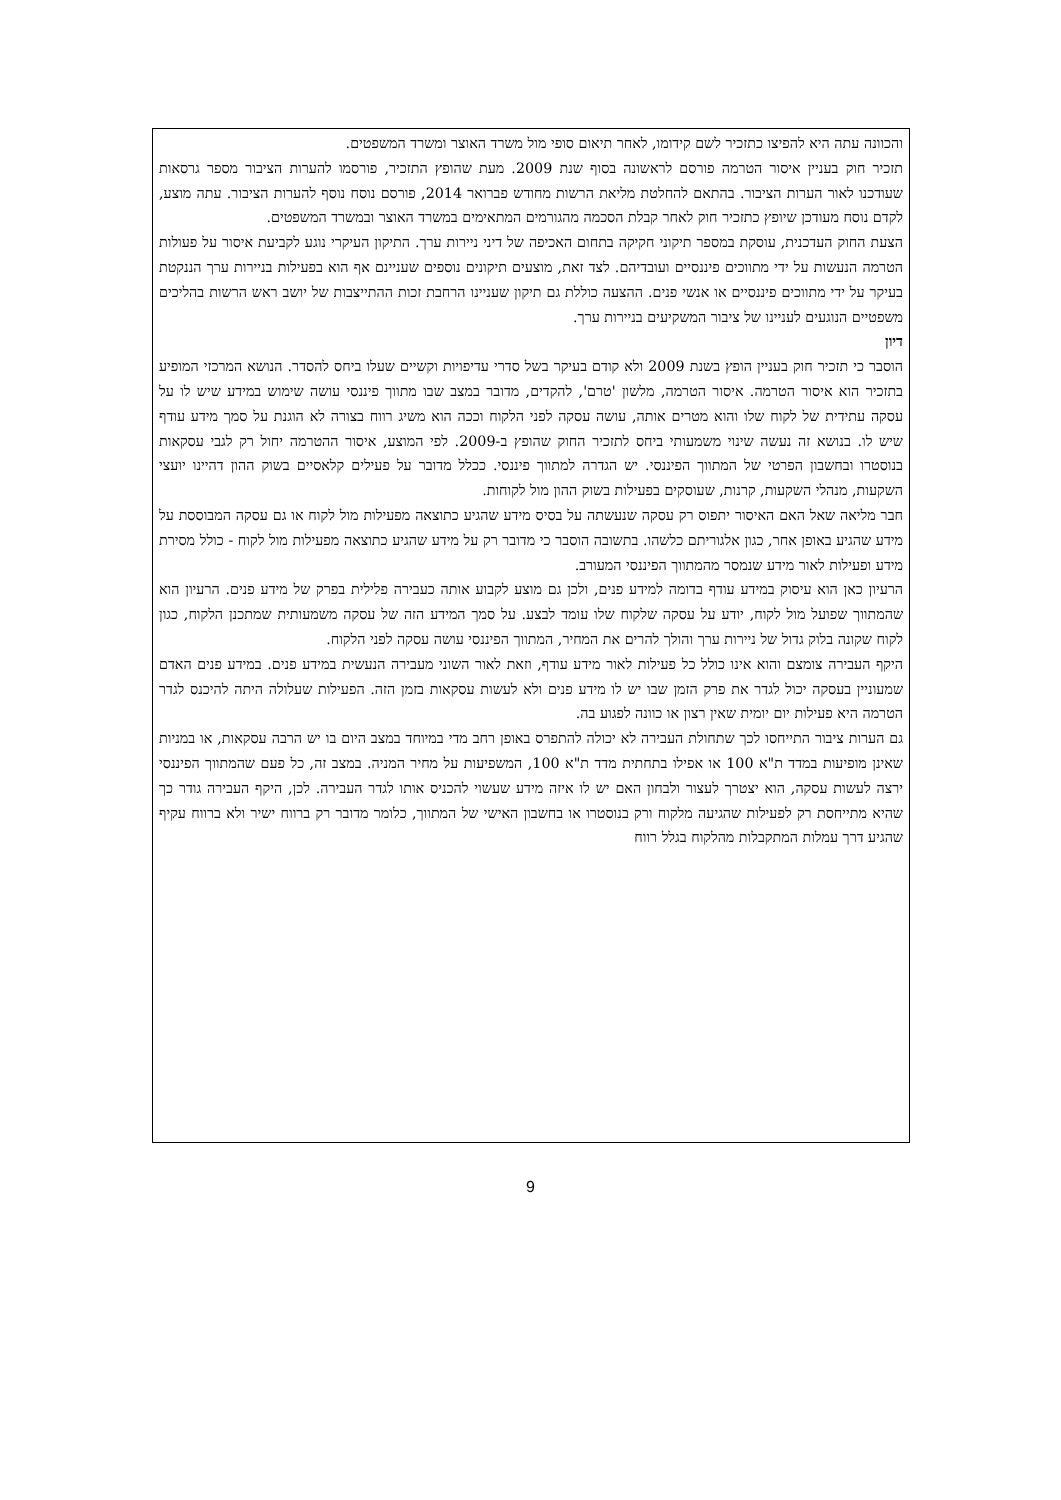והכוונה עתה היא להפיצו כתזכיר לשם קידומו, לאחר תיאום סופי מול משרד האוצר ומשרד המשפטים.
תזכיר חוק בעניין איסור הטרמה פורסם לראשונה בסוף שנת 2009. מעת שהופץ התזכיר, פורסמו להערות הציבור מספר גרסאות שעודכנו לאור הערות הציבור. בהתאם להחלטת מליאת הרשות מחודש פברואר 2014, פורסם נוסח נוסף להערות הציבור. עתה מוצע, לקדם נוסח מעודכן שיופץ כתזכיר חוק לאחר קבלת הסכמה מהגורמים המתאימים במשרד האוצר ובמשרד המשפטים.
הצעת החוק העדכנית, עוסקת במספר תיקוני חקיקה בתחום האכיפה של דיני ניירות ערך. התיקון העיקרי נוגע לקביעת איסור על פעולות הטרמה הנעשות על ידי מתווכים פיננסיים ועובדיהם. לצד זאת, מוצעים תיקונים נוספים שעניינם אף הוא בפעילות בניירות ערך הננקטת בעיקר על ידי מתווכים פיננסיים או אנשי פנים. ההצעה כוללת גם תיקון שעניינו הרחבת זכות ההתייצבות של יושב ראש הרשות בהליכים משפטיים הנוגעים לעניינו של ציבור המשקיעים בניירות ערך.
דיון
הוסבר כי תזכיר חוק בעניין הופץ בשנת 2009 ולא קודם בעיקר בשל סדרי עדיפויות וקשיים שעלו ביחס להסדר. הנושא המרכזי המופיע בתזכיר הוא איסור הטרמה. איסור הטרמה, מלשון 'טרם', להקדים, מדובר במצב שבו מתווך פיננסי עושה שימוש במידע שיש לו על עסקה עתידית של לקוח שלו והוא מטרים אותה, עושה עסקה לפני הלקוח וככה הוא משיג רווח בצורה לא הוגנת על סמך מידע עודף שיש לו. בנושא זה נעשה שינוי משמעותי ביחס לתזכיר החוק שהופץ ב-2009. לפי המוצע, איסור ההטרמה יחול רק לגבי עסקאות בנוסטרו ובחשבון הפרטי של המתווך הפיננסי. יש הגדרה למתווך פיננסי. ככלל מדובר על פעילים קלאסיים בשוק ההון דהיינו יועצי השקעות, מנהלי השקעות, קרנות, שעוסקים בפעילות בשוק ההון מול לקוחות.
חבר מליאה שאל האם האיסור יתפוס רק עסקה שנעשתה על בסיס מידע שהגיע כתוצאה מפעילות מול לקוח או גם עסקה המבוססת על מידע שהגיע באופן אחר, כגון אלגוריתם כלשהו. בתשובה הוסבר כי מדובר רק על מידע שהגיע כתוצאה מפעילות מול לקוח - כולל מסירת מידע ופעילות לאור מידע שנמסר מהמתווך הפיננסי המעורב.
הרעיון כאן הוא עיסוק במידע עודף בדומה למידע פנים, ולכן גם מוצע לקבוע אותה כעבירה פלילית בפרק של מידע פנים. הרעיון הוא שהמתווך שפועל מול לקוח, יודע על עסקה שלקוח שלו עומד לבצע. על סמך המידע הזה של עסקה משמעותית שמתכנן הלקוח, כגון לקוח שקונה בלוק גדול של ניירות ערך והולך להרים את המחיר, המתווך הפיננסי עושה עסקה לפני הלקוח.
היקף העבירה צומצם והוא אינו כולל כל פעילות לאור מידע עודף, וזאת לאור השוני מעבירה הנעשית במידע פנים. במידע פנים האדם שמעוניין בעסקה יכול לגדר את פרק הזמן שבו יש לו מידע פנים ולא לעשות עסקאות בזמן הזה. הפעילות שעלולה היתה להיכנס לגדר הטרמה היא פעילות יום יומית שאין רצון או כוונה לפגוע בה.
גם הערות ציבור התייחסו לכך שתחולת העבירה לא יכולה להתפרס באופן רחב מדי במיוחד במצב היום בו יש הרבה עסקאות, או במניות שאינן מופיעות במדד ת"א 100 או אפילו בתחתית מדד ת"א 100, המשפיעות על מחיר המניה. במצב זה, כל פעם שהמתווך הפיננסי ירצה לעשות עסקה, הוא יצטרך לעצור ולבחון האם יש לו איזה מידע שעשוי להכניס אותו לגדר העבירה. לכן, היקף העבירה גודר כך שהיא מתייחסת רק לפעילות שהגיעה מלקוח ורק בנוסטרו או בחשבון האישי של המתווך, כלומר מדובר רק ברווח ישיר ולא ברווח עקיף שהגיע דרך עמלות המתקבלות מהלקוח בגלל רווח
9